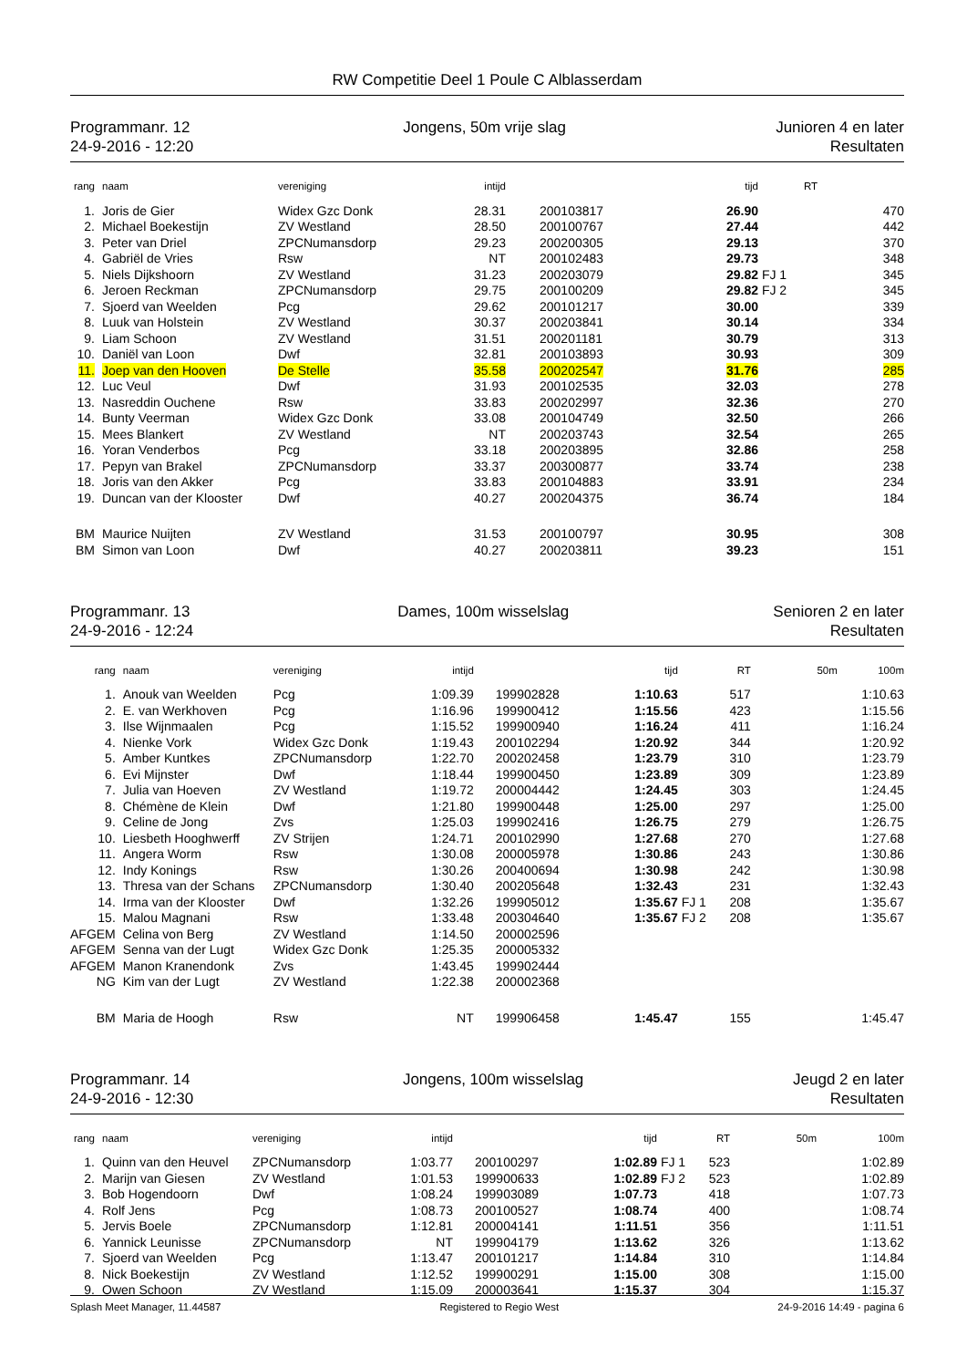RW Competitie Deel 1 Poule C Alblasserdam
Programmanr. 12
24-9-2016 - 12:20
Jongens, 50m vrije slag Junioren 4 en later
Resultaten
| rang | | naam | vereniging | intijd | | | tijd | | RT |
| --- | --- | --- | --- | --- | --- | --- | --- | --- | --- |
| 1. | | Joris de Gier | Widex Gzc Donk | 28.31 | | 200103817 | 26.90 | | 470 |
| 2. | | Michael Boekestijn | ZV Westland | 28.50 | | 200100767 | 27.44 | | 442 |
| 3. | | Peter van Driel | ZPCNumansdorp | 29.23 | | 200200305 | 29.13 | | 370 |
| 4. | | Gabriël de Vries | Rsw | NT | | 200102483 | 29.73 | | 348 |
| 5. | | Niels Dijkshoorn | ZV Westland | 31.23 | | 200203079 | 29.82 | FJ 1 | 345 |
| 6. | | Jeroen Reckman | ZPCNumansdorp | 29.75 | | 200100209 | 29.82 | FJ 2 | 345 |
| 7. | | Sjoerd van Weelden | Pcg | 29.62 | | 200101217 | 30.00 | | 339 |
| 8. | | Luuk van Holstein | ZV Westland | 30.37 | | 200203841 | 30.14 | | 334 |
| 9. | | Liam Schoon | ZV Westland | 31.51 | | 200201181 | 30.79 | | 313 |
| 10. | | Daniël van Loon | Dwf | 32.81 | | 200103893 | 30.93 | | 309 |
| 11. | | Joep van den Hooven | De Stelle | 35.58 | | 200202547 | 31.76 | | 285 |
| 12. | | Luc Veul | Dwf | 31.93 | | 200102535 | 32.03 | | 278 |
| 13. | | Nasreddin Ouchene | Rsw | 33.83 | | 200202997 | 32.36 | | 270 |
| 14. | | Bunty Veerman | Widex Gzc Donk | 33.08 | | 200104749 | 32.50 | | 266 |
| 15. | | Mees Blankert | ZV Westland | NT | | 200203743 | 32.54 | | 265 |
| 16. | | Yoran Venderbos | Pcg | 33.18 | | 200203895 | 32.86 | | 258 |
| 17. | | Pepyn van Brakel | ZPCNumansdorp | 33.37 | | 200300877 | 33.74 | | 238 |
| 18. | | Joris van den Akker | Pcg | 33.83 | | 200104883 | 33.91 | | 234 |
| 19. | | Duncan van der Klooster | Dwf | 40.27 | | 200204375 | 36.74 | | 184 |
| BM | | Maurice Nuijten | ZV Westland | 31.53 | | 200100797 | 30.95 | | 308 |
| BM | | Simon van Loon | Dwf | 40.27 | | 200203811 | 39.23 | | 151 |
Programmanr. 13
24-9-2016 - 12:24
Dames, 100m wisselslag Senioren 2 en later
Resultaten
| rang | | naam | vereniging | intijd | | | tijd | | RT | 50m | 100m |
| --- | --- | --- | --- | --- | --- | --- | --- | --- | --- | --- | --- |
| 1. | | Anouk van Weelden | Pcg | 1:09.39 | | 199902828 | 1:10.63 | | 517 | | 1:10.63 |
| 2. | | E. van Werkhoven | Pcg | 1:16.96 | | 199900412 | 1:15.56 | | 423 | | 1:15.56 |
| 3. | | Ilse Wijnmaalen | Pcg | 1:15.52 | | 199900940 | 1:16.24 | | 411 | | 1:16.24 |
| 4. | | Nienke Vork | Widex Gzc Donk | 1:19.43 | | 200102294 | 1:20.92 | | 344 | | 1:20.92 |
| 5. | | Amber Kuntkes | ZPCNumansdorp | 1:22.70 | | 200202458 | 1:23.79 | | 310 | | 1:23.79 |
| 6. | | Evi Mijnster | Dwf | 1:18.44 | | 199900450 | 1:23.89 | | 309 | | 1:23.89 |
| 7. | | Julia van Hoeven | ZV Westland | 1:19.72 | | 200004442 | 1:24.45 | | 303 | | 1:24.45 |
| 8. | | Chémène de Klein | Dwf | 1:21.80 | | 199900448 | 1:25.00 | | 297 | | 1:25.00 |
| 9. | | Celine de Jong | Zvs | 1:25.03 | | 199902416 | 1:26.75 | | 279 | | 1:26.75 |
| 10. | | Liesbeth Hooghwerff | ZV Strijen | 1:24.71 | | 200102990 | 1:27.68 | | 270 | | 1:27.68 |
| 11. | | Angera Worm | Rsw | 1:30.08 | | 200005978 | 1:30.86 | | 243 | | 1:30.86 |
| 12. | | Indy Konings | Rsw | 1:30.26 | | 200400694 | 1:30.98 | | 242 | | 1:30.98 |
| 13. | | Thresa van der Schans | ZPCNumansdorp | 1:30.40 | | 200205648 | 1:32.43 | | 231 | | 1:32.43 |
| 14. | | Irma van der Klooster | Dwf | 1:32.26 | | 199905012 | 1:35.67 | FJ 1 | 208 | | 1:35.67 |
| 15. | | Malou Magnani | Rsw | 1:33.48 | | 200304640 | 1:35.67 | FJ 2 | 208 | | 1:35.67 |
| AFGEM | | Celina von Berg | ZV Westland | 1:14.50 | | 200002596 | | | | | |
| AFGEM | | Senna van der Lugt | Widex Gzc Donk | 1:25.35 | | 200005332 | | | | | |
| AFGEM | | Manon Kranendonk | Zvs | 1:43.45 | | 199902444 | | | | | |
| NG | | Kim van der Lugt | ZV Westland | 1:22.38 | | 200002368 | | | | | |
| BM | | Maria de Hoogh | Rsw | NT | | 199906458 | 1:45.47 | | 155 | | 1:45.47 |
Programmanr. 14
24-9-2016 - 12:30
Jongens, 100m wisselslag Jeugd 2 en later
Resultaten
| rang | | naam | vereniging | intijd | | | tijd | | RT | 50m | 100m |
| --- | --- | --- | --- | --- | --- | --- | --- | --- | --- | --- | --- |
| 1. | | Quinn van den Heuvel | ZPCNumansdorp | 1:03.77 | | 200100297 | 1:02.89 | FJ 1 | 523 | | 1:02.89 |
| 2. | | Marijn van Giesen | ZV Westland | 1:01.53 | | 199900633 | 1:02.89 | FJ 2 | 523 | | 1:02.89 |
| 3. | | Bob Hogendoorn | Dwf | 1:08.24 | | 199903089 | 1:07.73 | | 418 | | 1:07.73 |
| 4. | | Rolf Jens | Pcg | 1:08.73 | | 200100527 | 1:08.74 | | 400 | | 1:08.74 |
| 5. | | Jervis Boele | ZPCNumansdorp | 1:12.81 | | 200004141 | 1:11.51 | | 356 | | 1:11.51 |
| 6. | | Yannick Leunisse | ZPCNumansdorp | NT | | 199904179 | 1:13.62 | | 326 | | 1:13.62 |
| 7. | | Sjoerd van Weelden | Pcg | 1:13.47 | | 200101217 | 1:14.84 | | 310 | | 1:14.84 |
| 8. | | Nick Boekestijn | ZV Westland | 1:12.52 | | 199900291 | 1:15.00 | | 308 | | 1:15.00 |
| 9. | | Owen Schoon | ZV Westland | 1:15.09 | | 200003641 | 1:15.37 | | 304 | | 1:15.37 |
Splash Meet Manager, 11.44587 Registered to Regio West 24-9-2016 14:49 - pagina 6